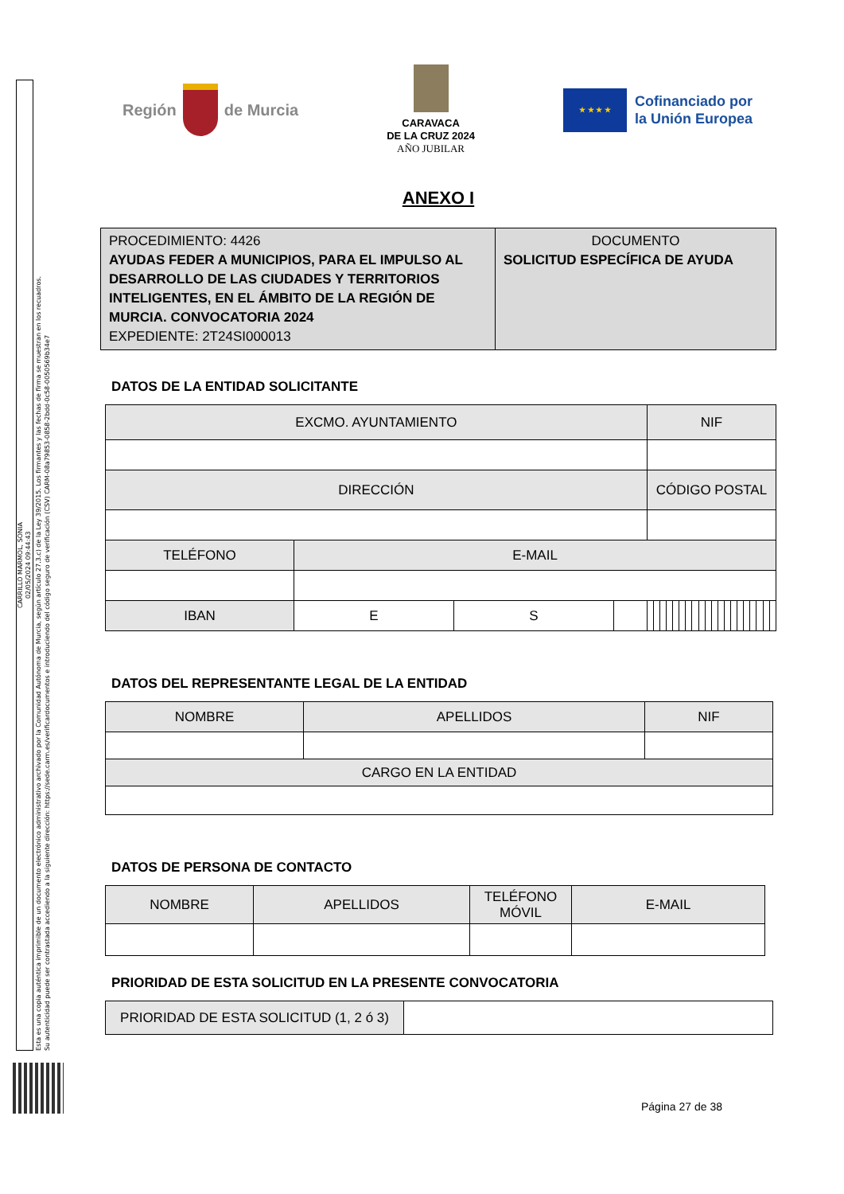CARRILLO MARMOL, SONIA
02/05/2024 09:44:43
Esta es una copia auténtica imprimible de un documento electrónico administrativo archivado por la Comunidad Autónoma de Murcia, según artículo 27.3.c) de la Ley 39/2015. Los firmantes y las fechas de firma se muestran en los recuadros.
Su autenticidad puede ser contrastada accediendo a la siguiente dirección: https://sede.carm.es/verificardocumentos e introduciendo del código seguro de verificación (CSV) CARM-08a79853-0858-2bdd-0c58-0050569b34e7
Región
de Murcia
CARAVACA
DE LA CRUZ 2024
AÑO JUBILAR
★ ★ ★ ★
Cofinanciado por
la Unión Europea
ANEXO I
| PROCEDIMIENTO: 4426 AYUDAS FEDER A MUNICIPIOS, PARA EL IMPULSO AL DESARROLLO DE LAS CIUDADES Y TERRITORIOS INTELIGENTES, EN EL ÁMBITO DE LA REGIÓN DE MURCIA. CONVOCATORIA 2024 EXPEDIENTE: 2T24SI000013 | DOCUMENTO SOLICITUD ESPECÍFICA DE AYUDA |
DATOS DE LA ENTIDAD SOLICITANTE
| EXCMO. AYUNTAMIENTO | | | | NIF | | | | | | | | | | | | | | | | | | | |
| --- | --- | --- | --- | --- | --- | --- | --- | --- | --- | --- | --- | --- | --- | --- | --- | --- | --- | --- | --- | --- | --- | --- | --- |
| DIRECCIÓN | | | | CÓDIGO POSTAL | | | | | | | | | | | | | | | | | | | |
| TELÉFONO | E-MAIL | | | | | | | | | | | | | | | | | | | | | | |
| IBAN | E | S | | | | | | | | | | | | | | | | | | | | | |
DATOS DEL REPRESENTANTE LEGAL DE LA ENTIDAD
| NOMBRE | APELLIDOS | NIF |
| --- | --- | --- |
| CARGO EN LA ENTIDAD | | |
DATOS DE PERSONA DE CONTACTO
| NOMBRE | APELLIDOS | TELÉFONO MÓVIL | E-MAIL |
| --- | --- | --- | --- |
PRIORIDAD DE ESTA SOLICITUD EN LA PRESENTE CONVOCATORIA
| PRIORIDAD DE ESTA SOLICITUD (1, 2 ó 3) | |
Página 27 de 38